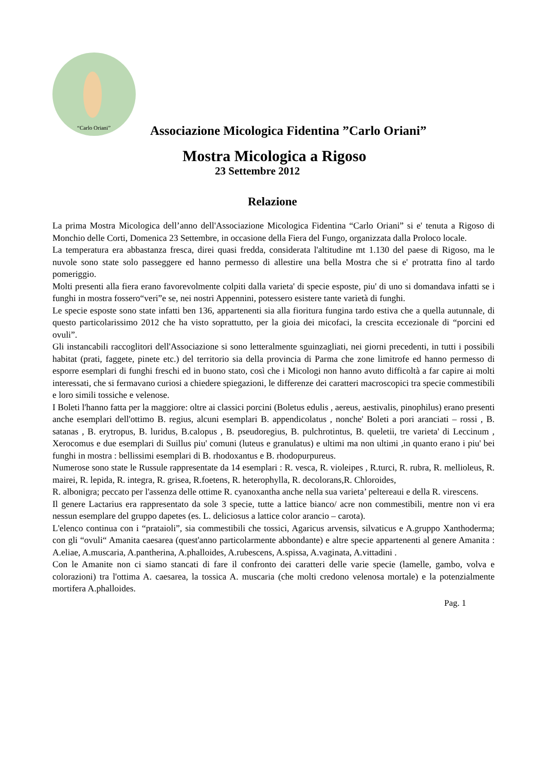“Carlo Oriani”
Associazione Micologica Fidentina ”Carlo Oriani”
Mostra Micologica a Rigoso
23 Settembre 2012
Relazione
La prima Mostra Micologica dell’anno dell'Associazione Micologica Fidentina “Carlo Oriani” si e' tenuta a Rigoso di Monchio delle Corti, Domenica 23 Settembre, in occasione della Fiera del Fungo, organizzata dalla Proloco locale.
La temperatura era abbastanza fresca, direi quasi fredda, considerata l'altitudine mt 1.130 del paese di Rigoso, ma le nuvole sono state solo passeggere ed hanno permesso di allestire una bella Mostra che si e' protratta fino al tardo pomeriggio.
Molti presenti alla fiera erano favorevolmente colpiti dalla varieta' di specie esposte, piu' di uno si domandava infatti se i funghi in mostra fossero“veri”e se, nei nostri Appennini, potessero esistere tante varietà di funghi.
Le specie esposte sono state infatti ben 136, appartenenti sia alla fioritura fungina tardo estiva che a quella autunnale, di questo particolarissimo 2012 che ha visto soprattutto, per la gioia dei micofaci, la crescita eccezionale di “porcini ed ovuli”.
Gli instancabili raccoglitori dell'Associazione si sono letteralmente sguinzagliati, nei giorni precedenti, in tutti i possibili habitat (prati, faggete, pinete etc.) del territorio sia della provincia di Parma che zone limitrofe ed hanno permesso di esporre esemplari di funghi freschi ed in buono stato, così che i Micologi non hanno avuto difficoltà a far capire ai molti interessati, che si fermavano curiosi a chiedere spiegazioni, le differenze dei caratteri macroscopici tra specie commestibili e loro simili tossiche e velenose.
I Boleti l'hanno fatta per la maggiore: oltre ai classici porcini (Boletus edulis , aereus, aestivalis, pinophilus) erano presenti anche esemplari dell'ottimo B. regius, alcuni esemplari B. appendicolatus , nonche' Boleti a pori aranciati – rossi , B. satanas , B. erytropus, B. luridus, B.calopus , B. pseudoregius, B. pulchrotintus, B. queletii, tre varieta' di Leccinum , Xerocomus e due esemplari di Suillus piu' comuni (luteus e granulatus) e ultimi ma non ultimi ,in quanto erano i piu' bei funghi in mostra : bellissimi esemplari di B. rhodoxantus e B. rhodopurpureus.
Numerose sono state le Russule rappresentate da 14 esemplari : R. vesca, R. violeipes , R.turci, R. rubra, R. mellioleus, R. mairei, R. lepida, R. integra, R. grisea, R.foetens, R. heterophylla, R. decolorans,R. Chloroides,
R. albonigra; peccato per l'assenza delle ottime R. cyanoxantha anche nella sua varieta’ peltereaui e della R. virescens.
Il genere Lactarius era rappresentato da sole 3 specie, tutte a lattice bianco/ acre non commestibili, mentre non vi era nessun esemplare del gruppo dapetes (es. L. deliciosus a lattice color arancio – carota).
L'elenco continua con i “prataioli”, sia commestibili che tossici, Agaricus arvensis, silvaticus e A.gruppo Xanthoderma; con gli “ovuli“ Amanita caesarea (quest'anno particolarmente abbondante) e altre specie appartenenti al genere Amanita : A.eliae, A.muscaria, A.pantherina, A.phalloides, A.rubescens, A.spissa, A.vaginata, A.vittadini .
Con le Amanite non ci siamo stancati di fare il confronto dei caratteri delle varie specie (lamelle, gambo, volva e colorazioni) tra l'ottima A. caesarea, la tossica A. muscaria (che molti credono velenosa mortale) e la potenzialmente mortifera A.phalloides.
Pag. 1